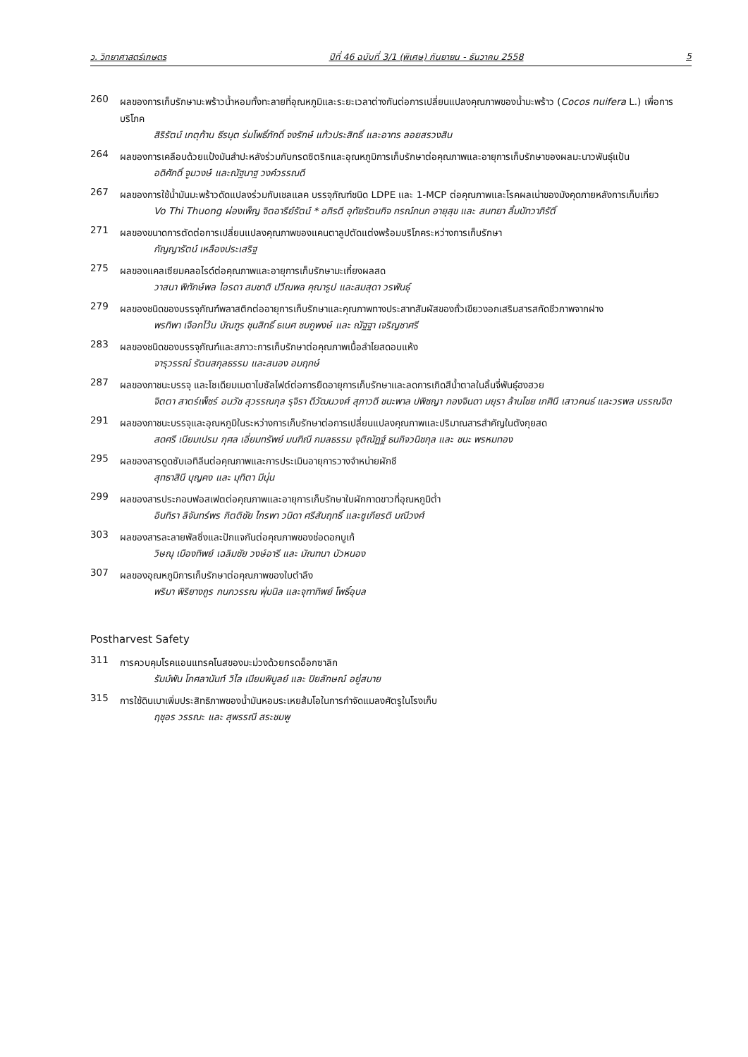ว. วิทยาศาสตร์เกษตร ปีที่ 46 ฉบับที่ 3/1 (พิเศษ) กันยายน - ธันวาคม 2558 5
260
ผลของการเก็บรักษามะพร้าวน้ำหอมทั้งทะลายที่อุณหภูมิและระยะเวลาต่างกันต่อการเปลี่ยนแปลงคุณภาพของน้ำมะพร้าว (Cocos nuifera L.) เพื่อการบริโภค
สิริรัตน์ เกตุก้าน ธีรนุต ร่มโพธิ์ภักดิ์ จงรักษ์ แก้วประสิทธิ์ และอาทร ลอยสรวงสิน
264
ผลของการเคลือบด้วยแป้งมันสำปะหลังร่วมกับกรดซิตริกและอุณหภูมิการเก็บรักษาต่อคุณภาพและอายุการเก็บรักษาของผลมะนาวพันธุ์แป้น
อดิศักดิ์ จูมวงษ์ และณัฐนาฐ วงค์วรรณดี
267
ผลของการใช้น้ำมันมะพร้าวดัดแปลงร่วมกับเชลแลค บรรจุภัณฑ์ชนิด LDPE และ 1-MCP ต่อคุณภาพและโรคผลเน่าของมังคุดภายหลังการเก็บเกี่ยว
Vo Thi Thuong ผ่องเพ็ญ จิตอารีย์รัตน์ * อภิรดี อุทัยรัตนกิจ กรณ์กนก อายุสุข และ สนทยา ลิ้มมัทวาภิรัติ์
271
ผลของขนาดการตัดต่อการเปลี่ยนแปลงคุณภาพของแคนตาลูปตัดแต่งพร้อมบริโภคระหว่างการเก็บรักษา
กัญญารัตน์ เหลืองประเสริฐ
275
ผลของแคลเซียมคลอไรด์ต่อคุณภาพและอายุการเก็บรักษามะเกี๋ยงผลสด
วาสนา พิทักษ์พล ไอรดา สมชาติ ปวีณพล คุณารูป และสมสุดา วรพันธุ์
279
ผลของชนิดของบรรจุภัณฑ์พลาสติกต่ออายุการเก็บรักษาและคุณภาพทางประสาทสัมผัสของถั่วเขียวงอกเสริมสารสกัดชีวภาพจากฝาง
พรทิพา เจือกโว้น บัณฑูร ชุนสิทธิ์ ธเนศ ชมภูพงษ์ และ ณัฐฐา เจริญชาศรี
283
ผลของชนิดของบรรจุภัณฑ์และสภาวะการเก็บรักษาต่อคุณภาพเนื้อลำไยสดอบแห้ง
จารุวรรณ์ รัตนสกุลธรรม และสนอง อมฤกษ์
287
ผลของภาชนะบรรจุ และโซเดียมเมตาไบซัลไฟต์ต่อการยืดอายุการเก็บรักษาและลดการเกิดสีน้ำตาลในลิ้นจี่พันธุ์ฮงฮวย
จิตตา สาตร์เพ็ชร์ อนวัช สุวรรณกุล รุจิรา ดีวัฒนวงศ์ สุภาวดี ชนะพาล ปพิชญา กองจินดา มยุรา ล้านไชย เกศินี เสาวคนธ์ และวรพล บรรณจิต
291
ผลของภาชนะบรรจุและอุณหภูมิในระหว่างการเก็บรักษาต่อการเปลี่ยนแปลงคุณภาพและปริมาณสารสำคัญในตังกุยสด
สดศรี เนียมเปรม กุศล เอี่ยมทรัพย์ มนฑิณี กมลธรรม จุติณัฏฐ์ ธนกิจวนิชกุล และ ชนะ พรหมทอง
295
ผลของสารดูดซับเอทิลีนต่อคุณภาพและการประเมินอายุการวางจำหน่ายผักชี
สุทธาสินี บุญคง และ มุทิตา มีนุ่น
299
ผลของสารประกอบฟอสเฟตต่อคุณภาพและอายุการเก็บรักษาใบผักกาดขาวที่อุณหภูมิต่ำ
อินทิรา ลิจันทร์พร กิตติชัย ไกรพา วนิดา ศรีสัมฤทธิ์ และซูเกียรติ มณีวงศ์
303
ผลของสารละลายพัลซิ่งและปักแจกันต่อคุณภาพของช่อดอกบูเก้
วิษณุ เมืองทิพย์ เฉลิมชัย วงษ์อารี และ มัณฑนา บัวหนอง
307
ผลของอุณหภูมิการเก็บรักษาต่อคุณภาพของใบตำลึง
พริมา พิริยางกูร กนกวรรณ พุ่มนิล และจุฑาทิพย์ โพธิ์อุบล
Postharvest Safety
311
การควบคุมโรคแอนแทรคโนสของมะม่วงด้วยกรดอ็อกซาลิก
รัมม์พัน โกศลานันท์ วิไล เนียมพิบูลย์ และ ปิยลักษณ์ อยู่สบาย
315
การใช้ดินเบาเพิ่มประสิทธิภาพของน้ำมันหอมระเหยส้มโอในการกำจัดแมลงศัตรูในโรงเก็บ
ฤชุอร วรรณะ และ สุพรรณี สระชมพู